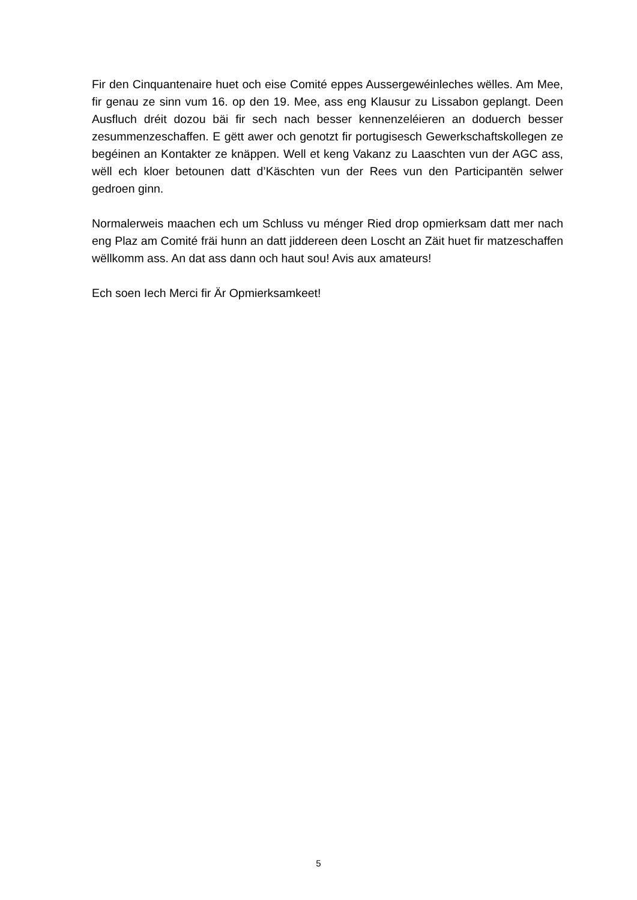Fir den Cinquantenaire huet och eise Comité eppes Aussergewéinleches wëlles. Am Mee, fir genau ze sinn vum 16. op den 19. Mee, ass eng Klausur zu Lissabon geplangt. Deen Ausfluch dréit dozou bäi fir sech nach besser kennenzeléieren an doduerch besser zesummenzeschaffen. E gëtt awer och genotzt fir portugisesch Gewerkschaftskollegen ze begéinen an Kontakter ze knäppen. Well et keng Vakanz zu Laaschten vun der AGC ass, wëll ech kloer betounen datt d’Käschten vun der Rees vun den Participantën selwer gedroen ginn.
Normalerweis maachen ech um Schluss vu ménger Ried drop opmierksam datt mer nach eng Plaz am Comité fräi hunn an datt jiddereen deen Loscht an Zäit huet fir matzeschaffen wëllkomm ass. An dat ass dann och haut sou! Avis aux amateurs!
Ech soen Iech Merci fir Är Opmierksamkeet!
5